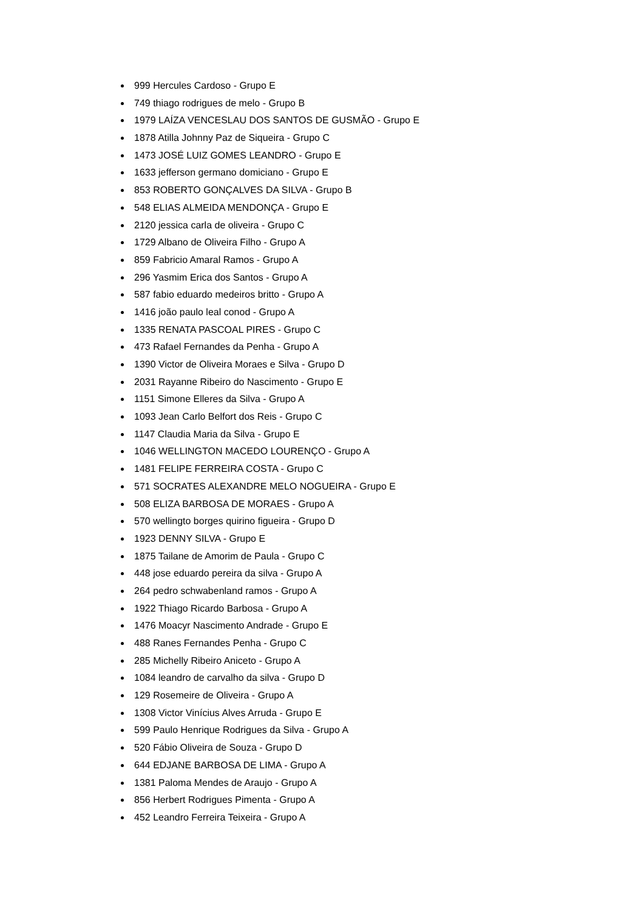999 Hercules Cardoso - Grupo E
749 thiago rodrigues de melo - Grupo B
1979 LAÍZA VENCESLAU DOS SANTOS DE GUSMÃO - Grupo E
1878 Atilla Johnny Paz de Siqueira - Grupo C
1473 JOSÉ LUIZ GOMES LEANDRO - Grupo E
1633 jefferson germano domiciano - Grupo E
853 ROBERTO GONÇALVES DA SILVA - Grupo B
548 ELIAS ALMEIDA MENDONÇA - Grupo E
2120 jessica carla de oliveira - Grupo C
1729 Albano de Oliveira Filho - Grupo A
859 Fabricio Amaral Ramos - Grupo A
296 Yasmim Erica dos Santos - Grupo A
587 fabio eduardo medeiros britto - Grupo A
1416 joão paulo leal conod - Grupo A
1335 RENATA PASCOAL PIRES - Grupo C
473 Rafael Fernandes da Penha - Grupo A
1390 Victor de Oliveira Moraes e Silva - Grupo D
2031 Rayanne Ribeiro do Nascimento - Grupo E
1151 Simone Elleres da Silva - Grupo A
1093 Jean Carlo Belfort dos Reis - Grupo C
1147 Claudia Maria da Silva - Grupo E
1046 WELLINGTON MACEDO LOURENÇO - Grupo A
1481 FELIPE FERREIRA COSTA - Grupo C
571 SOCRATES ALEXANDRE MELO NOGUEIRA - Grupo E
508 ELIZA BARBOSA DE MORAES - Grupo A
570 wellingto borges quirino figueira - Grupo D
1923 DENNY SILVA - Grupo E
1875 Tailane de Amorim de Paula - Grupo C
448 jose eduardo pereira da silva - Grupo A
264 pedro schwabenland ramos - Grupo A
1922 Thiago Ricardo Barbosa - Grupo A
1476 Moacyr Nascimento Andrade - Grupo E
488 Ranes Fernandes Penha - Grupo C
285 Michelly Ribeiro Aniceto - Grupo A
1084 leandro de carvalho da silva - Grupo D
129 Rosemeire de Oliveira - Grupo A
1308 Victor Vinícius Alves Arruda - Grupo E
599 Paulo Henrique Rodrigues da Silva - Grupo A
520 Fábio Oliveira de Souza - Grupo D
644 EDJANE BARBOSA DE LIMA - Grupo A
1381 Paloma Mendes de Araujo - Grupo A
856 Herbert Rodrigues Pimenta - Grupo A
452 Leandro Ferreira Teixeira - Grupo A